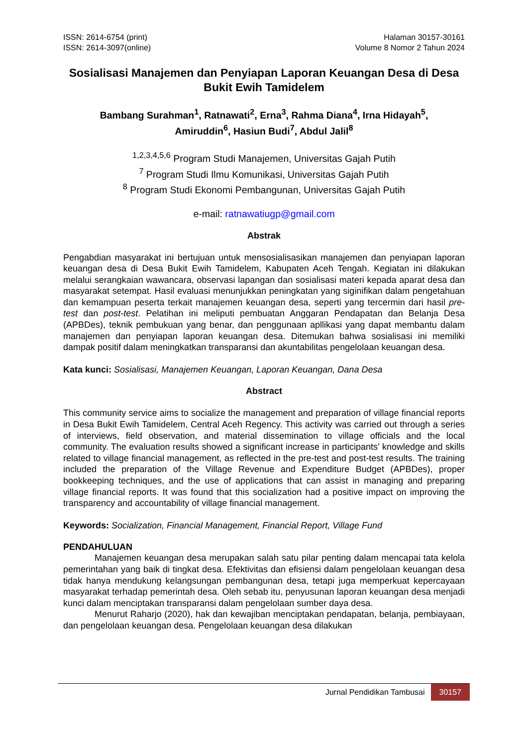ISSN: 2614-6754 (print)
ISSN: 2614-3097(online)
Halaman 30157-30161
Volume 8 Nomor 2 Tahun 2024
Sosialisasi Manajemen dan Penyiapan Laporan Keuangan Desa di Desa Bukit Ewih Tamidelem
Bambang Surahman<sup>1</sup>, Ratnawati<sup>2</sup>, Erna<sup>3</sup>, Rahma Diana<sup>4</sup>, Irna Hidayah<sup>5</sup>,
Amiruddin<sup>6</sup>, Hasiun Budi<sup>7</sup>, Abdul Jalil<sup>8</sup>
<sup>1,2,3,4,5,6</sup> Program Studi Manajemen, Universitas Gajah Putih
<sup>7</sup> Program Studi Ilmu Komunikasi, Universitas Gajah Putih
<sup>8</sup> Program Studi Ekonomi Pembangunan, Universitas Gajah Putih
e-mail: ratnawatiugp@gmail.com
Abstrak
Pengabdian masyarakat ini bertujuan untuk mensosialisasikan manajemen dan penyiapan laporan keuangan desa di Desa Bukit Ewih Tamidelem, Kabupaten Aceh Tengah. Kegiatan ini dilakukan melalui serangkaian wawancara, observasi lapangan dan sosialisasi materi kepada aparat desa dan masyarakat setempat. Hasil evaluasi menunjukkan peningkatan yang siginifikan dalam pengetahuan dan kemampuan peserta terkait manajemen keuangan desa, seperti yang tercermin dari hasil pre-test dan post-test. Pelatihan ini meliputi pembuatan Anggaran Pendapatan dan Belanja Desa (APBDes), teknik pembukuan yang benar, dan penggunaan apllikasi yang dapat membantu dalam manajemen dan penyiapan laporan keuangan desa. Ditemukan bahwa sosialisasi ini memiliki dampak positif dalam meningkatkan transparansi dan akuntabilitas pengelolaan keuangan desa.
Kata kunci: Sosialisasi, Manajemen Keuangan, Laporan Keuangan, Dana Desa
Abstract
This community service aims to socialize the management and preparation of village financial reports in Desa Bukit Ewih Tamidelem, Central Aceh Regency. This activity was carried out through a series of interviews, field observation, and material dissemination to village officials and the local community. The evaluation results showed a significant increase in participants’ knowledge and skills related to village financial management, as reflected in the pre-test and post-test results. The training included the preparation of the Village Revenue and Expenditure Budget (APBDes), proper bookkeeping techniques, and the use of applications that can assist in managing and preparing village financial reports. It was found that this socialization had a positive impact on improving the transparency and accountability of village financial management.
Keywords: Socialization, Financial Management, Financial Report, Village Fund
PENDAHULUAN
Manajemen keuangan desa merupakan salah satu pilar penting dalam mencapai tata kelola pemerintahan yang baik di tingkat desa. Efektivitas dan efisiensi dalam pengelolaan keuangan desa tidak hanya mendukung kelangsungan pembangunan desa, tetapi juga memperkuat kepercayaan masyarakat terhadap pemerintah desa. Oleh sebab itu, penyusunan laporan keuangan desa menjadi kunci dalam menciptakan transparansi dalam pengelolaan sumber daya desa.
Menurut Raharjo (2020), hak dan kewajiban menciptakan pendapatan, belanja, pembiayaan, dan pengelolaan keuangan desa. Pengelolaan keuangan desa dilakukan
Jurnal Pendidikan Tambusai 30157